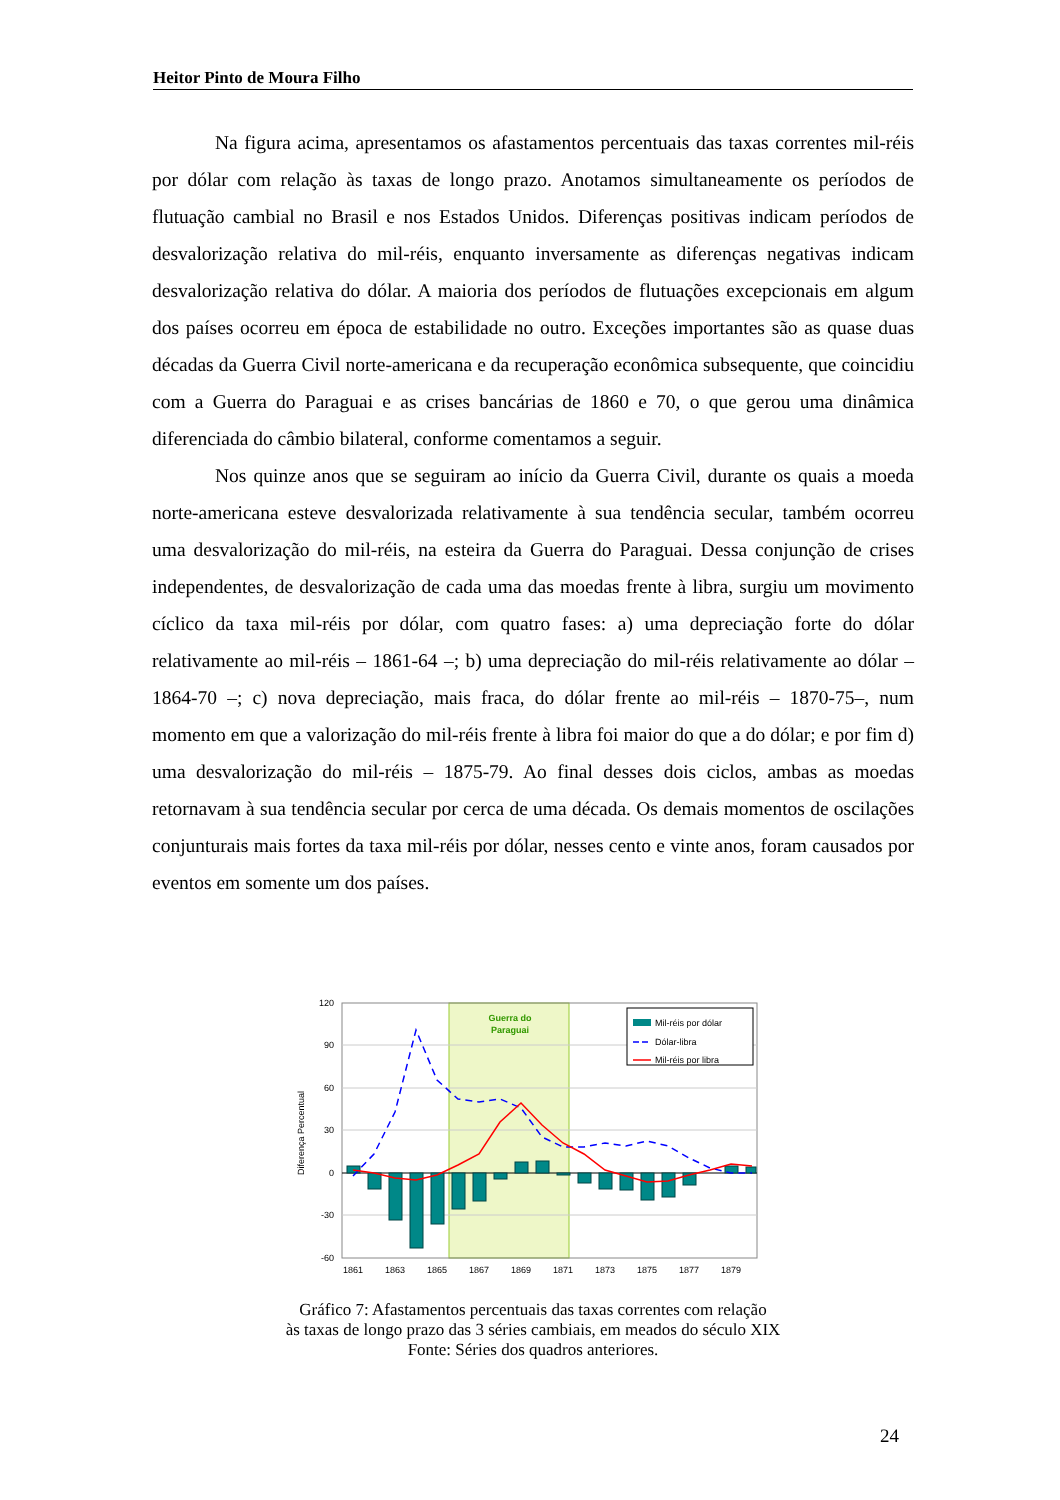Heitor Pinto de Moura Filho
Na figura acima, apresentamos os afastamentos percentuais das taxas correntes mil-réis por dólar com relação às taxas de longo prazo. Anotamos simultaneamente os períodos de flutuação cambial no Brasil e nos Estados Unidos. Diferenças positivas indicam períodos de desvalorização relativa do mil-réis, enquanto inversamente as diferenças negativas indicam desvalorização relativa do dólar. A maioria dos períodos de flutuações excepcionais em algum dos países ocorreu em época de estabilidade no outro. Exceções importantes são as quase duas décadas da Guerra Civil norte-americana e da recuperação econômica subsequente, que coincidiu com a Guerra do Paraguai e as crises bancárias de 1860 e 70, o que gerou uma dinâmica diferenciada do câmbio bilateral, conforme comentamos a seguir.
Nos quinze anos que se seguiram ao início da Guerra Civil, durante os quais a moeda norte-americana esteve desvalorizada relativamente à sua tendência secular, também ocorreu uma desvalorização do mil-réis, na esteira da Guerra do Paraguai. Dessa conjunção de crises independentes, de desvalorização de cada uma das moedas frente à libra, surgiu um movimento cíclico da taxa mil-réis por dólar, com quatro fases: a) uma depreciação forte do dólar relativamente ao mil-réis – 1861-64 –; b) uma depreciação do mil-réis relativamente ao dólar – 1864-70 –; c) nova depreciação, mais fraca, do dólar frente ao mil-réis – 1870-75–, num momento em que a valorização do mil-réis frente à libra foi maior do que a do dólar; e por fim d) uma desvalorização do mil-réis – 1875-79. Ao final desses dois ciclos, ambas as moedas retornavam à sua tendência secular por cerca de uma década. Os demais momentos de oscilações conjunturais mais fortes da taxa mil-réis por dólar, nesses cento e vinte anos, foram causados por eventos em somente um dos países.
Guerra do
Paraguai
120
90
60
30
0
-30
-60
Diferença Percentual
Mil-réis por dólar
Dólar-libra
Mil-réis por libra
1861
1863
1865
1867
1869
1871
1873
1875
1877
1879
Gráfico 7: Afastamentos percentuais das taxas correntes com relação
às taxas de longo prazo das 3 séries cambiais, em meados do século XIX
Fonte: Séries dos quadros anteriores.
24